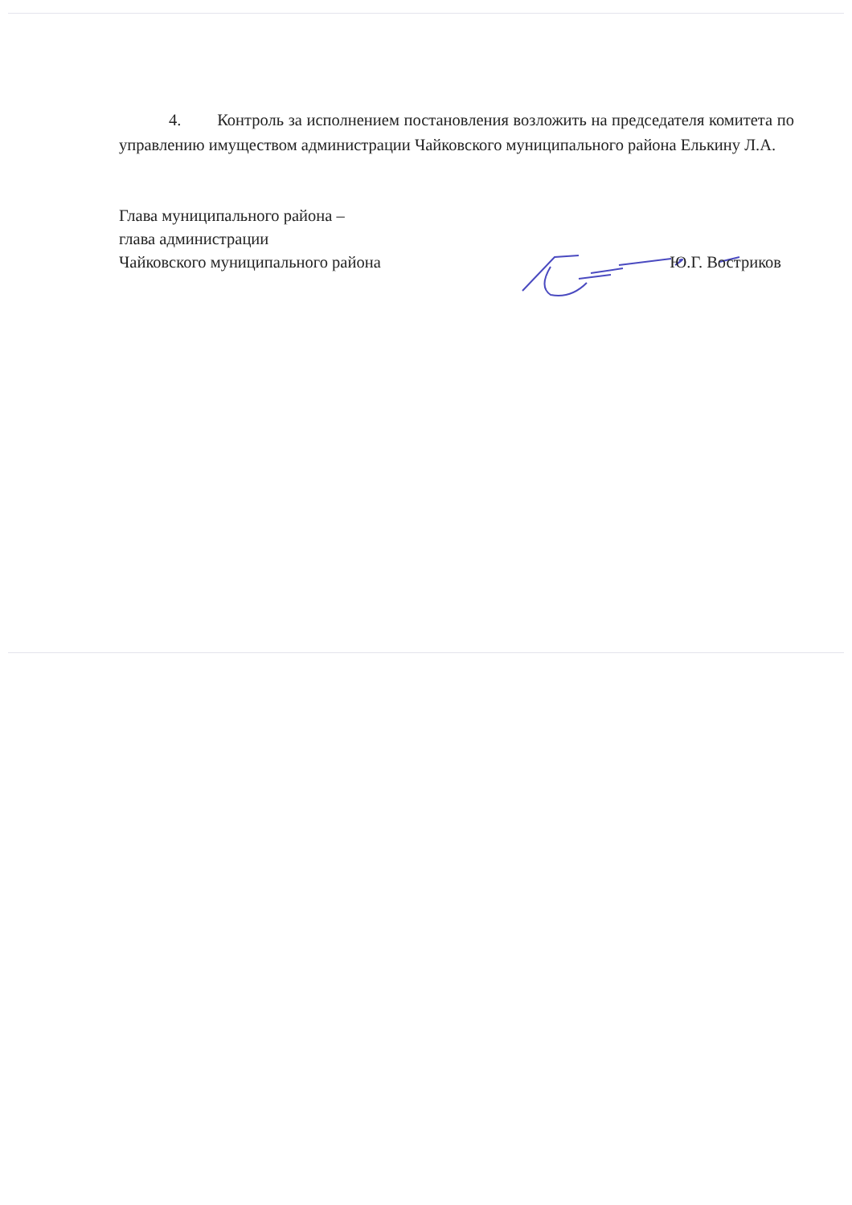4. Контроль за исполнением постановления возложить на председателя комитета по управлению имуществом администрации Чайковского муниципального района Елькину Л.А.
Глава муниципального района –
глава администрации
Чайковского муниципального района
Ю.Г. Востриков